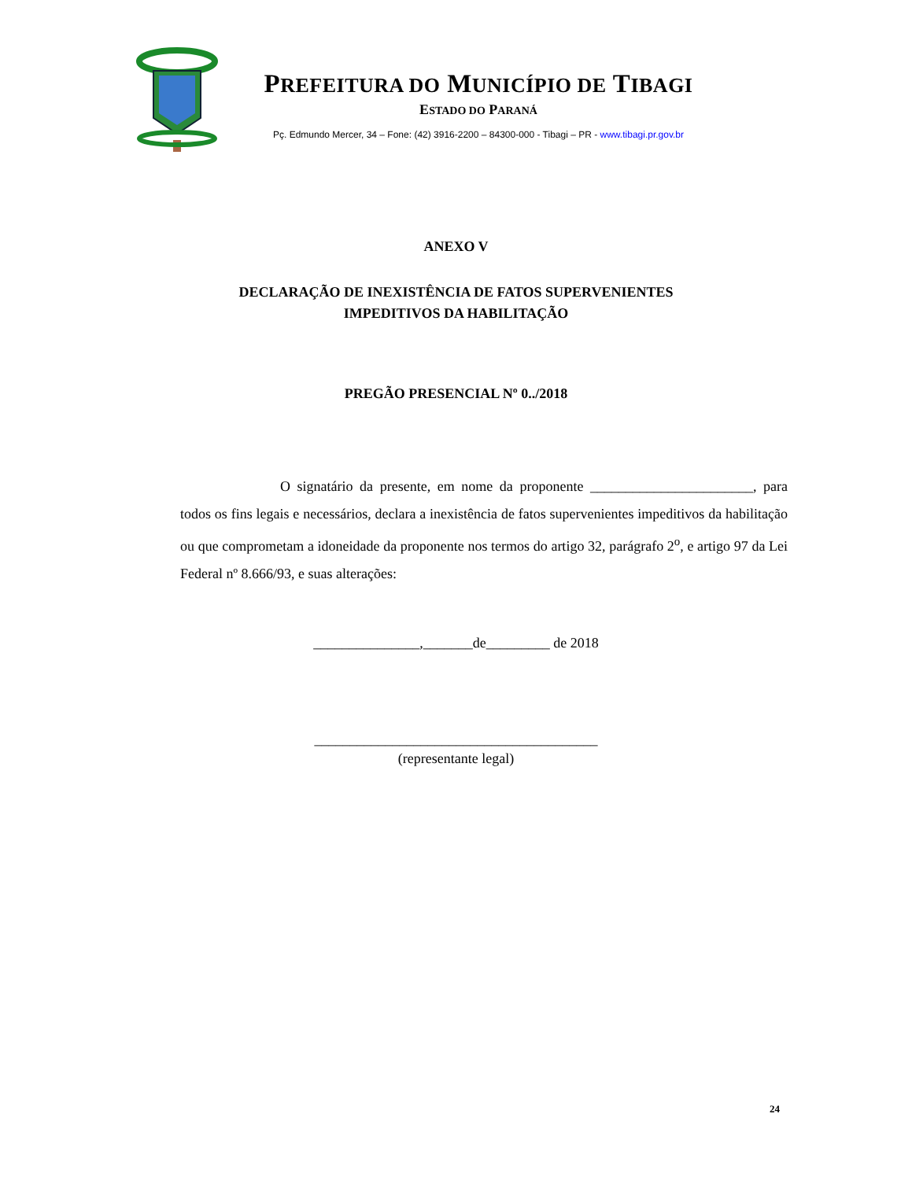PREFEITURA DO MUNICÍPIO DE TIBAGI
ESTADO DO PARANÁ
Pç. Edmundo Mercer, 34 – Fone: (42) 3916-2200 – 84300-000 - Tibagi – PR - www.tibagi.pr.gov.br
ANEXO V
DECLARAÇÃO DE INEXISTÊNCIA DE FATOS SUPERVENIENTES
IMPEDITIVOS DA HABILITAÇÃO
PREGÃO PRESENCIAL Nº 0../2018
O signatário da presente, em nome da proponente _______________________, para todos os fins legais e necessários, declara a inexistência de fatos supervenientes impeditivos da habilitação ou que comprometam a idoneidade da proponente nos termos do artigo 32, parágrafo 2<sup>o</sup>, e artigo 97 da Lei Federal nº 8.666/93, e suas alterações:
_______________,_______de_________ de 2018
________________________________________
(representante legal)
24